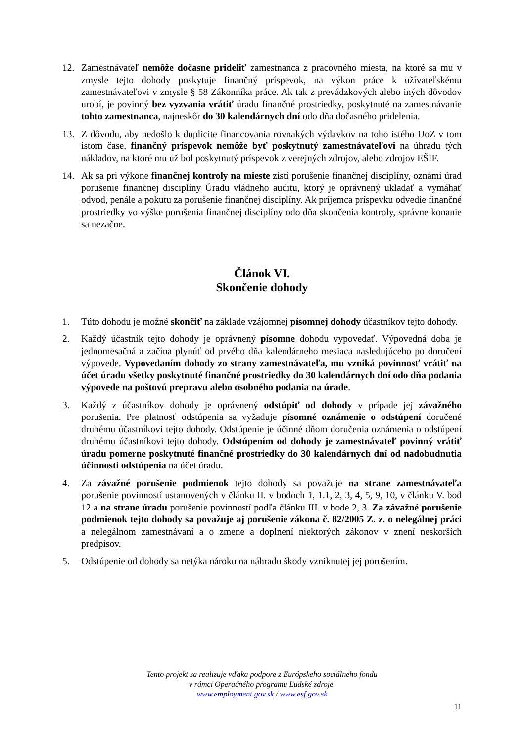12. Zamestnávateľ nemôže dočasne prideliť zamestnanca z pracovného miesta, na ktoré sa mu v zmysle tejto dohody poskytuje finančný príspevok, na výkon práce k užívateľskému zamestnávateľovi v zmysle § 58 Zákonníka práce. Ak tak z prevádzkových alebo iných dôvodov urobí, je povinný bez vyzvania vrátiť úradu finančné prostriedky, poskytnuté na zamestnávanie tohto zamestnanca, najneskôr do 30 kalendárnych dní odo dňa dočasného pridelenia.
13. Z dôvodu, aby nedošlo k duplicite financovania rovnakých výdavkov na toho istého UoZ v tom istom čase, finančný príspevok nemôže byť poskytnutý zamestnávateľovi na úhradu tých nákladov, na ktoré mu už bol poskytnutý príspevok z verejných zdrojov, alebo zdrojov EŠIF.
14. Ak sa pri výkone finančnej kontroly na mieste zistí porušenie finančnej disciplíny, oznámi úrad porušenie finančnej disciplíny Úradu vládneho auditu, ktorý je oprávnený ukladať a vymáhať odvod, penále a pokutu za porušenie finančnej disciplíny. Ak príjemca príspevku odvedie finančné prostriedky vo výške porušenia finančnej disciplíny odo dňa skončenia kontroly, správne konanie sa nezačne.
Článok VI.
Skončenie dohody
1. Túto dohodu je možné skončiť na základe vzájomnej písomnej dohody účastníkov tejto dohody.
2. Každý účastník tejto dohody je oprávnený písomne dohodu vypovedať. Výpovedná doba je jednomesačná a začína plynúť od prvého dňa kalendárneho mesiaca nasledujúceho po doručení výpovede. Vypovedaním dohody zo strany zamestnávateľa, mu vzniká povinnosť vrátiť na účet úradu všetky poskytnuté finančné prostriedky do 30 kalendárnych dní odo dňa podania výpovede na poštovú prepravu alebo osobného podania na úrade.
3. Každý z účastníkov dohody je oprávnený odstúpiť od dohody v prípade jej závažného porušenia. Pre platnosť odstúpenia sa vyžaduje písomné oznámenie o odstúpení doručené druhému účastníkovi tejto dohody. Odstúpenie je účinné dňom doručenia oznámenia o odstúpení druhému účastníkovi tejto dohody. Odstúpením od dohody je zamestnávateľ povinný vrátiť úradu pomerne poskytnuté finančné prostriedky do 30 kalendárnych dní od nadobudnutia účinnosti odstúpenia na účet úradu.
4. Za závažné porušenie podmienok tejto dohody sa považuje na strane zamestnávateľa porušenie povinností ustanovených v článku II. v bodoch 1, 1.1, 2, 3, 4, 5, 9, 10, v článku V. bod 12 a na strane úradu porušenie povinností podľa článku III. v bode 2, 3. Za závažné porušenie podmienok tejto dohody sa považuje aj porušenie zákona č. 82/2005 Z. z. o nelegálnej práci a nelegálnom zamestnávaní a o zmene a doplnení niektorých zákonov v znení neskorších predpisov.
5. Odstúpenie od dohody sa netýka nároku na náhradu škody vzniknutej jej porušením.
Tento projekt sa realizuje vďaka podpore z Európskeho sociálneho fondu
v rámci Operačného programu Ľudské zdroje.
www.employment.gov.sk / www.esf.gov.sk
11